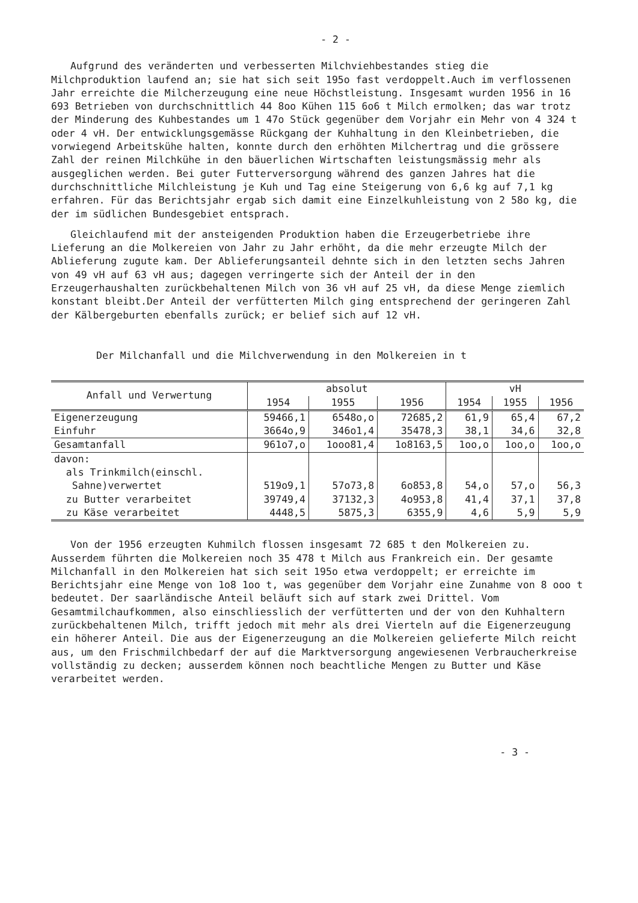- 2 -
Aufgrund des veränderten und verbesserten Milchviehbestandes stieg die Milchproduktion laufend an; sie hat sich seit 195o fast verdoppelt.Auch im verflossenen Jahr erreichte die Milcherzeugung eine neue Höchstleistung. Insgesamt wurden 1956 in 16 693 Betrieben von durchschnittlich 44 8oo Kühen 115 6o6 t Milch ermolken; das war trotz der Minderung des Kuhbestandes um 1 47o Stück gegenüber dem Vorjahr ein Mehr von 4 324 t oder 4 vH. Der entwicklungsgemässe Rückgang der Kuhhaltung in den Kleinbetrieben, die vorwiegend Arbeitskühe halten, konnte durch den erhöhten Milchertrag und die grössere Zahl der reinen Milchkühe in den bäuerlichen Wirtschaften leistungsmässig mehr als ausgeglichen werden. Bei guter Futterversorgung während des ganzen Jahres hat die durchschnittliche Milchleistung je Kuh und Tag eine Steigerung von 6,6 kg auf 7,1 kg erfahren. Für das Berichtsjahr ergab sich damit eine Einzelkuhleistung von 2 58o kg, die der im südlichen Bundesgebiet entsprach.
Gleichlaufend mit der ansteigenden Produktion haben die Erzeugerbetriebe ihre Lieferung an die Molkereien von Jahr zu Jahr erhöht, da die mehr erzeugte Milch der Ablieferung zugute kam. Der Ablieferungsanteil dehnte sich in den letzten sechs Jahren von 49 vH auf 63 vH aus; dagegen verringerte sich der Anteil der in den Erzeugerhaushalten zurückbehaltenen Milch von 36 vH auf 25 vH, da diese Menge ziemlich konstant bleibt.Der Anteil der verfütterten Milch ging entsprechend der geringeren Zahl der Kälbergeburten ebenfalls zurück; er belief sich auf 12 vH.
Der Milchanfall und die Milchverwendung in den Molkereien in t
| Anfall und Verwertung | absolut | | | vH | | |
| --- | --- | --- | --- | --- | --- | --- |
| | 1954 | 1955 | 1956 | 1954 | 1955 | 1956 |
| Eigenerzeugung | 59466,1 | 6548o,o | 72685,2 | 61,9 | 65,4 | 67,2 |
| Einfuhr | 3664o,9 | 346o1,4 | 35478,3 | 38,1 | 34,6 | 32,8 |
| Gesamtanfall | 961o7,o | 1ooo81,4 | 1o8163,5 | 1oo,o | 1oo,o | 1oo,o |
| davon: | | | | | | |
| als Trinkmilch(einschl. | | | | | | |
| Sahne)verwertet | 519o9,1 | 57o73,8 | 6o853,8 | 54,o | 57,o | 56,3 |
| zu Butter verarbeitet | 39749,4 | 37132,3 | 4o953,8 | 41,4 | 37,1 | 37,8 |
| zu Käse verarbeitet | 4448,5 | 5875,3 | 6355,9 | 4,6 | 5,9 | 5,9 |
Von der 1956 erzeugten Kuhmilch flossen insgesamt 72 685 t den Molkereien zu. Ausserdem führten die Molkereien noch 35 478 t Milch aus Frankreich ein. Der gesamte Milchanfall in den Molkereien hat sich seit 195o etwa verdoppelt; er erreichte im Berichtsjahr eine Menge von 1o8 1oo t, was gegenüber dem Vorjahr eine Zunahme von 8 ooo t bedeutet. Der saarländische Anteil beläuft sich auf stark zwei Drittel. Vom Gesamtmilchaufkommen, also einschliesslich der verfütterten und der von den Kuhhaltern zurückbehaltenen Milch, trifft jedoch mit mehr als drei Vierteln auf die Eigenerzeugung ein höherer Anteil. Die aus der Eigenerzeugung an die Molkereien gelieferte Milch reicht aus, um den Frischmilchbedarf der auf die Marktversorgung angewiesenen Verbraucherkreise vollständig zu decken; ausserdem können noch beachtliche Mengen zu Butter und Käse verarbeitet werden.
- 3 -